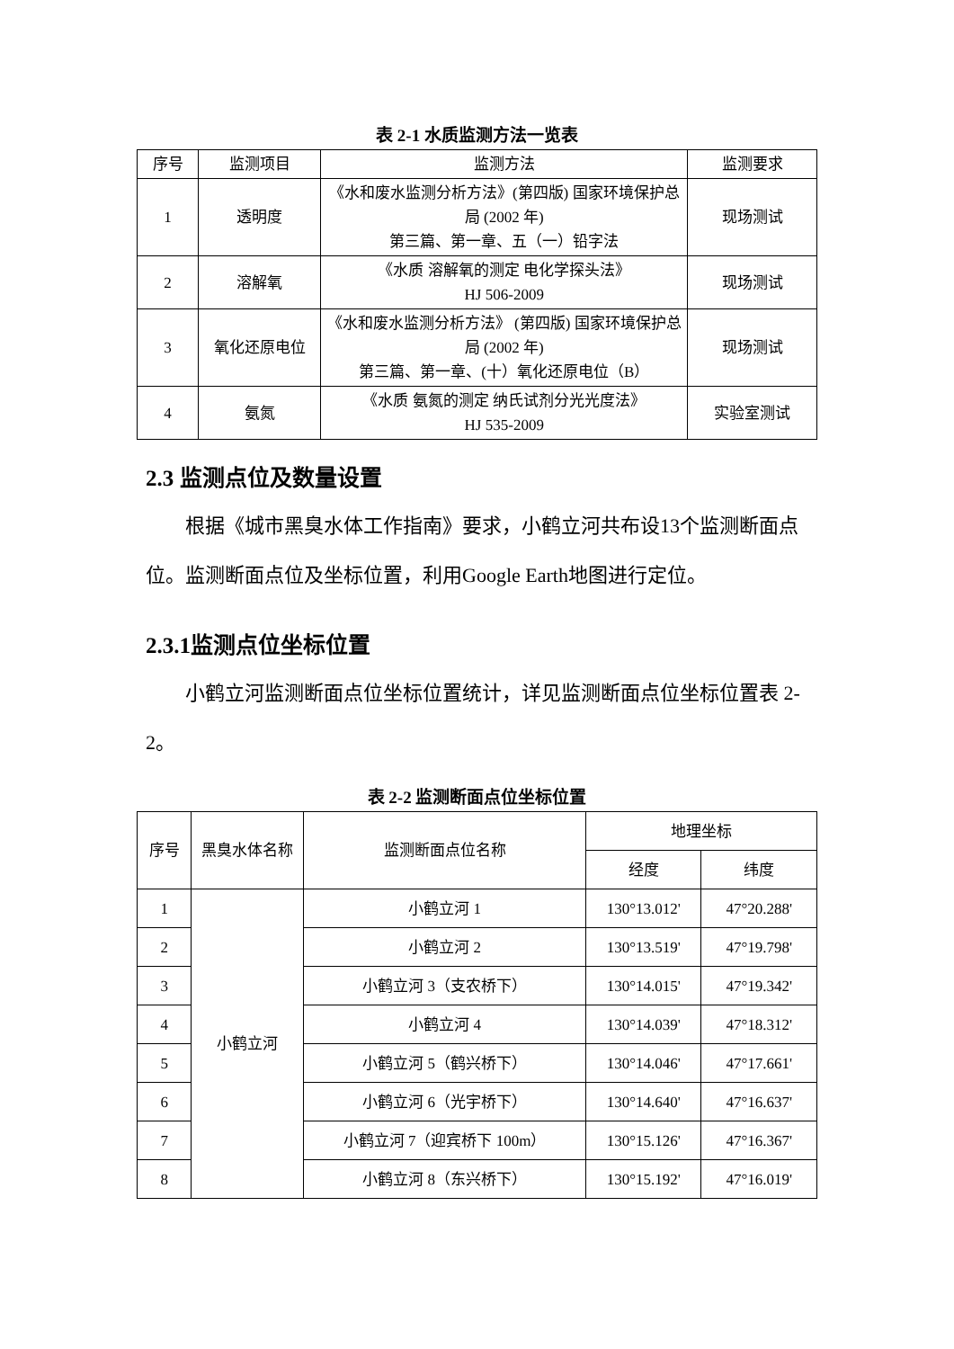表 2-1 水质监测方法一览表
| 序号 | 监测项目 | 监测方法 | 监测要求 |
| --- | --- | --- | --- |
| 1 | 透明度 | 《水和废水监测分析方法》(第四版) 国家环境保护总局 (2002 年) 第三篇、第一章、五（一）铅字法 | 现场测试 |
| 2 | 溶解氧 | 《水质 溶解氧的测定 电化学探头法》 HJ 506-2009 | 现场测试 |
| 3 | 氧化还原电位 | 《水和废水监测分析方法》 (第四版) 国家环境保护总局 (2002 年) 第三篇、第一章、(十）氧化还原电位（B） | 现场测试 |
| 4 | 氨氮 | 《水质 氨氮的测定 纳氏试剂分光光度法》 HJ 535-2009 | 实验室测试 |
2.3 监测点位及数量设置
根据《城市黑臭水体工作指南》要求，小鹤立河共布设13个监测断面点位。监测断面点位及坐标位置，利用Google Earth地图进行定位。
2.3.1监测点位坐标位置
小鹤立河监测断面点位坐标位置统计，详见监测断面点位坐标位置表 2-2。
表 2-2 监测断面点位坐标位置
| 序号 | 黑臭水体名称 | 监测断面点位名称 | 地理坐标 | |
| --- | --- | --- | --- | --- |
| | | | 经度 | 纬度 |
| 1 | 小鹤立河 | 小鹤立河 1 | 130°13.012' | 47°20.288' |
| 2 | | 小鹤立河 2 | 130°13.519' | 47°19.798' |
| 3 | | 小鹤立河 3（支农桥下） | 130°14.015' | 47°19.342' |
| 4 | | 小鹤立河 4 | 130°14.039' | 47°18.312' |
| 5 | | 小鹤立河 5（鹤兴桥下） | 130°14.046' | 47°17.661' |
| 6 | | 小鹤立河 6（光宇桥下） | 130°14.640' | 47°16.637' |
| 7 | | 小鹤立河 7（迎宾桥下 100m） | 130°15.126' | 47°16.367' |
| 8 | | 小鹤立河 8（东兴桥下） | 130°15.192' | 47°16.019' |